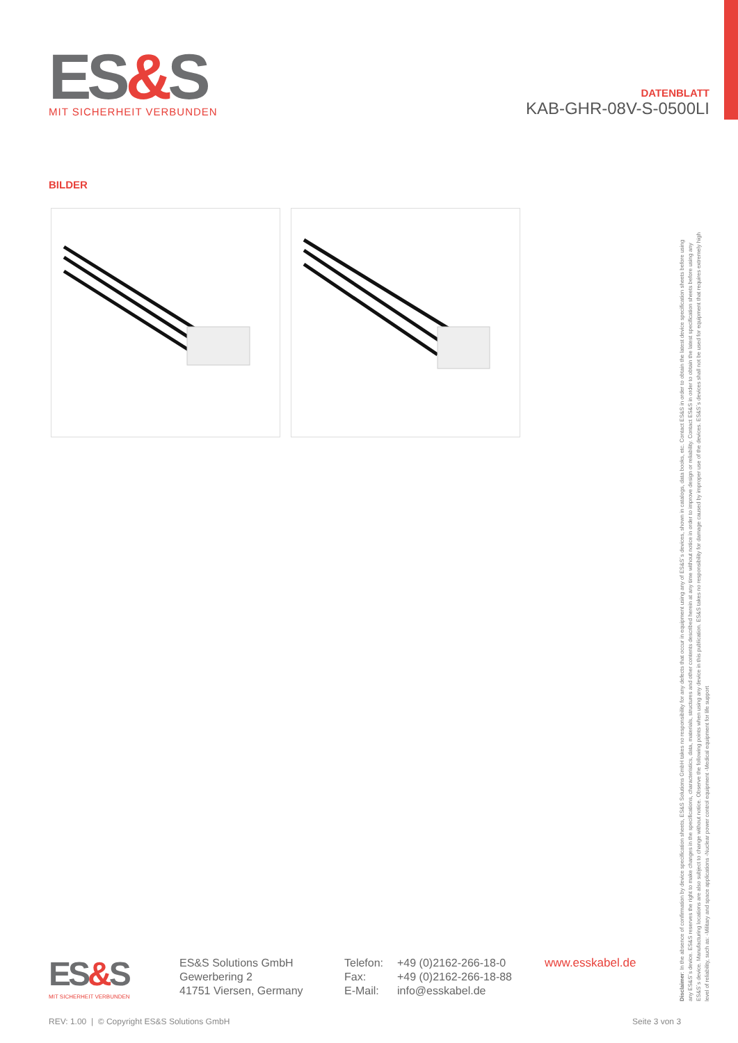ES&S
MIT SICHERHEIT VERBUNDEN
DATENBLATT
KAB-GHR-08V-S-0500LI
BILDER
Disclaimer: In the absence of confirmation by device specification sheets, ES&S Solutions GmbH takes no responsibility for any defects that occur in equipment using any of ES&S´s devices, shown in catalogs, data books, etc. Contact ES&S in order to obtain the latest device specification sheets before using any ES&S´s device. ES&S reserves the right to make changes in the specifications, characteristics, data, materials, structures and other contents described herein at any time without notice in order to improve design or reliability. Contact ES&S in order to obtain the latest specification sheets before using any ES&S´s device. Manufacturing locations are also subject to change without notice. Observe the following points when using any device in this publication. ES&S takes no responsibility for damage caused by improper use of the devices. ES&S´s devices shall not be used for equipment that requires extremely high level of reliability, such as: -Military and space applications -Nuclear power control equipment -Medical equipment for life support
ES&S
MIT SICHERHEIT VERBUNDEN
ES&S Solutions GmbH
Gewerbering 2
41751 Viersen, Germany
Telefon:
Fax:
E-Mail:
+49 (0)2162-266-18-0
+49 (0)2162-266-18-88
info@esskabel.de
www.esskabel.de
REV: 1.00 | © Copyright ES&S Solutions GmbH
Seite 3 von 3